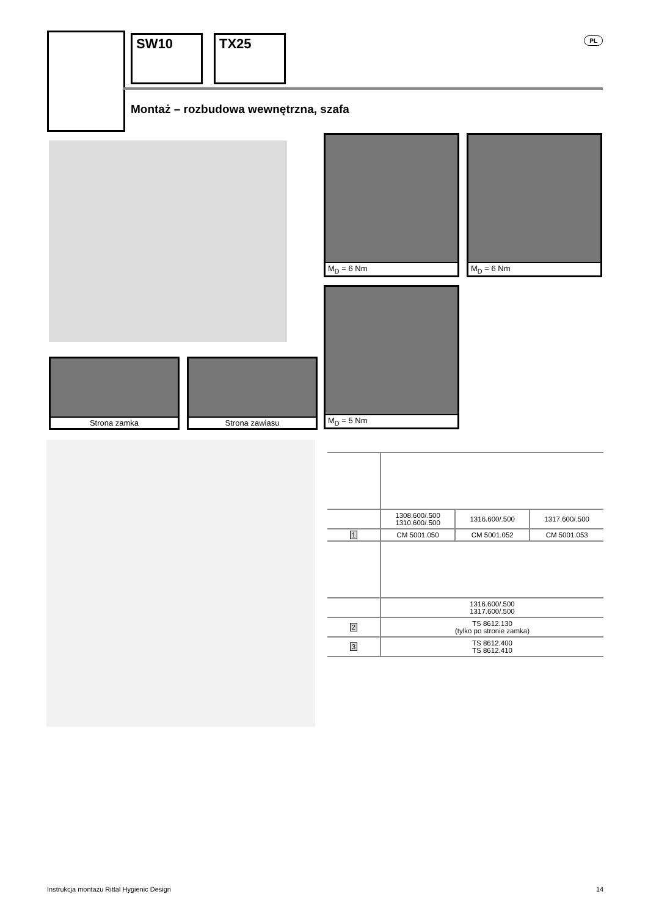SW10 TX25 PL
Montaż – rozbudowa wewnętrzna, szafa
M<sub>D</sub> = 6 Nm M<sub>D</sub> = 6 Nm
M<sub>D</sub> = 5 Nm
Strona zamka Strona zawiasu
| | 1308.600/.500 1310.600/.500 | 1316.600/.500 | 1317.600/.500 |
| 1 | CM 5001.050 | CM 5001.052 | CM 5001.053 |
| | 1316.600/.500 1317.600/.500 | | |
| 2 | TS 8612.130 (tylko po stronie zamka) | | |
| 3 | TS 8612.400 TS 8612.410 | | |
Instrukcja montażu Rittal Hygienic Design
14